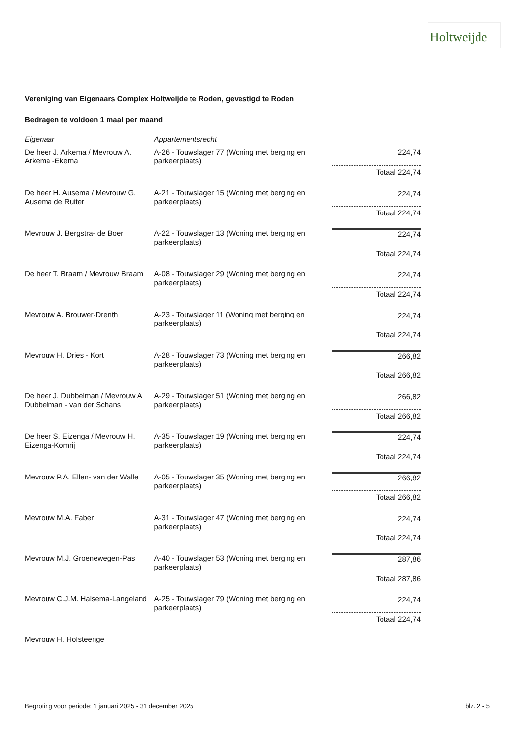Holtweijde
Vereniging van Eigenaars Complex Holtweijde te Roden, gevestigd te Roden
Bedragen te voldoen 1 maal per maand
| Eigenaar | Appartementsrecht | |
| --- | --- | --- |
| De heer J. Arkema / Mevrouw A. Arkema -Ekema | A-26 - Touwslager 77 (Woning met berging en parkeerplaats) | 224,74 |
| | | Totaal 224,74 |
| De heer H. Ausema / Mevrouw G. Ausema de Ruiter | A-21 - Touwslager 15 (Woning met berging en parkeerplaats) | 224,74 |
| | | Totaal 224,74 |
| Mevrouw J. Bergstra- de Boer | A-22 - Touwslager 13 (Woning met berging en parkeerplaats) | 224,74 |
| | | Totaal 224,74 |
| De heer T. Braam / Mevrouw Braam | A-08 - Touwslager 29 (Woning met berging en parkeerplaats) | 224,74 |
| | | Totaal 224,74 |
| Mevrouw A. Brouwer-Drenth | A-23 - Touwslager 11 (Woning met berging en parkeerplaats) | 224,74 |
| | | Totaal 224,74 |
| Mevrouw H. Dries - Kort | A-28 - Touwslager 73 (Woning met berging en parkeerplaats) | 266,82 |
| | | Totaal 266,82 |
| De heer J. Dubbelman / Mevrouw A. Dubbelman - van der Schans | A-29 - Touwslager 51 (Woning met berging en parkeerplaats) | 266,82 |
| | | Totaal 266,82 |
| De heer S. Eizenga / Mevrouw H. Eizenga-Komrij | A-35 - Touwslager 19 (Woning met berging en parkeerplaats) | 224,74 |
| | | Totaal 224,74 |
| Mevrouw P.A. Ellen- van der Walle | A-05 - Touwslager 35 (Woning met berging en parkeerplaats) | 266,82 |
| | | Totaal 266,82 |
| Mevrouw M.A. Faber | A-31 - Touwslager 47 (Woning met berging en parkeerplaats) | 224,74 |
| | | Totaal 224,74 |
| Mevrouw M.J. Groenewegen-Pas | A-40 - Touwslager 53 (Woning met berging en parkeerplaats) | 287,86 |
| | | Totaal 287,86 |
| Mevrouw C.J.M. Halsema-Langeland | A-25 - Touwslager 79 (Woning met berging en parkeerplaats) | 224,74 |
| | | Totaal 224,74 |
| Mevrouw H. Hofsteenge | | |
Begroting voor periode: 1 januari 2025 - 31 december 2025 blz. 2 - 5